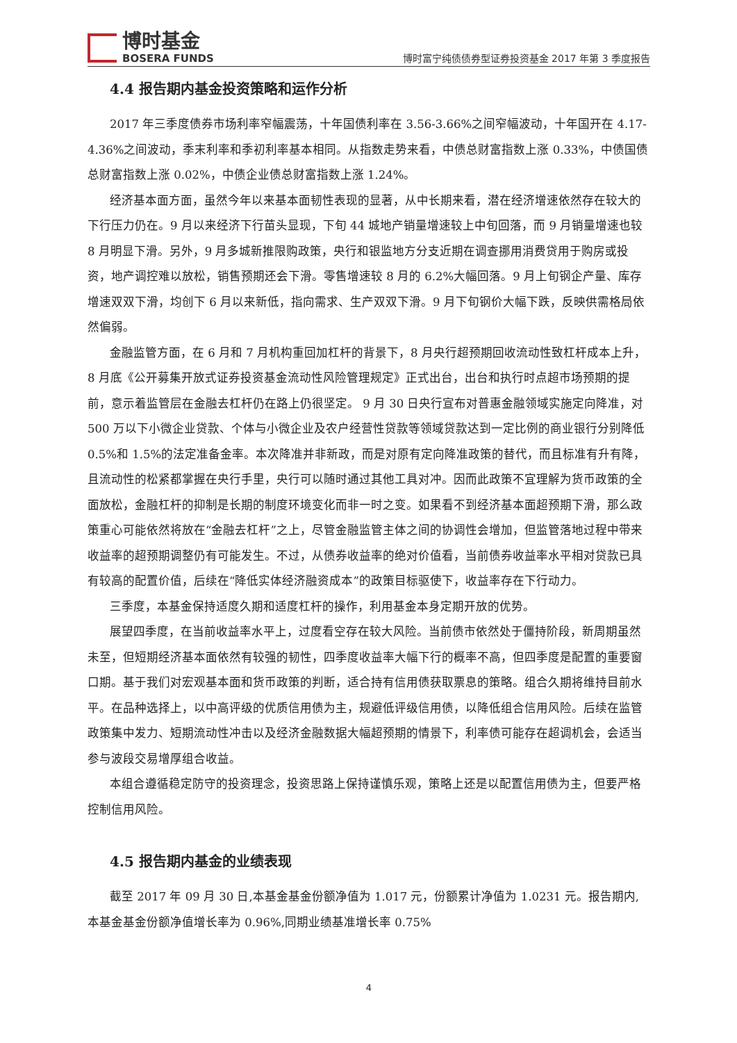博时基金
BOSERA FUNDS
博时富宁纯债债券型证券投资基金 2017 年第 3 季度报告
4.4 报告期内基金投资策略和运作分析
2017 年三季度债券市场利率窄幅震荡，十年国债利率在 3.56-3.66%之间窄幅波动，十年国开在 4.17-4.36%之间波动，季末利率和季初利率基本相同。从指数走势来看，中债总财富指数上涨 0.33%，中债国债总财富指数上涨 0.02%，中债企业债总财富指数上涨 1.24%。
经济基本面方面，虽然今年以来基本面韧性表现的显著，从中长期来看，潜在经济增速依然存在较大的下行压力仍在。9 月以来经济下行苗头显现，下旬 44 城地产销量增速较上中旬回落，而 9 月销量增速也较 8 月明显下滑。另外，9 月多城新推限购政策，央行和银监地方分支近期在调查挪用消费贷用于购房或投资，地产调控难以放松，销售预期还会下滑。零售增速较 8 月的 6.2%大幅回落。9 月上旬钢企产量、库存增速双双下滑，均创下 6 月以来新低，指向需求、生产双双下滑。9 月下旬钢价大幅下跌，反映供需格局依然偏弱。
金融监管方面，在 6 月和 7 月机构重回加杠杆的背景下，8 月央行超预期回收流动性致杠杆成本上升，8 月底《公开募集开放式证券投资基金流动性风险管理规定》正式出台，出台和执行时点超市场预期的提前，意示着监管层在金融去杠杆仍在路上仍很坚定。 9 月 30 日央行宣布对普惠金融领域实施定向降准，对 500 万以下小微企业贷款、个体与小微企业及农户经营性贷款等领域贷款达到一定比例的商业银行分别降低 0.5%和 1.5%的法定准备金率。本次降准并非新政，而是对原有定向降准政策的替代，而且标准有升有降，且流动性的松紧都掌握在央行手里，央行可以随时通过其他工具对冲。因而此政策不宜理解为货币政策的全面放松，金融杠杆的抑制是长期的制度环境变化而非一时之变。如果看不到经济基本面超预期下滑，那么政策重心可能依然将放在“金融去杠杆”之上，尽管金融监管主体之间的协调性会增加，但监管落地过程中带来收益率的超预期调整仍有可能发生。不过，从债券收益率的绝对价值看，当前债券收益率水平相对贷款已具有较高的配置价值，后续在“降低实体经济融资成本”的政策目标驱使下，收益率存在下行动力。
三季度，本基金保持适度久期和适度杠杆的操作，利用基金本身定期开放的优势。
展望四季度，在当前收益率水平上，过度看空存在较大风险。当前债市依然处于僵持阶段，新周期虽然未至，但短期经济基本面依然有较强的韧性，四季度收益率大幅下行的概率不高，但四季度是配置的重要窗口期。基于我们对宏观基本面和货币政策的判断，适合持有信用债获取票息的策略。组合久期将维持目前水平。在品种选择上，以中高评级的优质信用债为主，规避低评级信用债，以降低组合信用风险。后续在监管政策集中发力、短期流动性冲击以及经济金融数据大幅超预期的情景下，利率债可能存在超调机会，会适当参与波段交易增厚组合收益。
本组合遵循稳定防守的投资理念，投资思路上保持谨慎乐观，策略上还是以配置信用债为主，但要严格控制信用风险。
4.5 报告期内基金的业绩表现
截至 2017 年 09 月 30 日,本基金基金份额净值为 1.017 元，份额累计净值为 1.0231 元。报告期内,本基金基金份额净值增长率为 0.96%,同期业绩基准增长率 0.75%
4